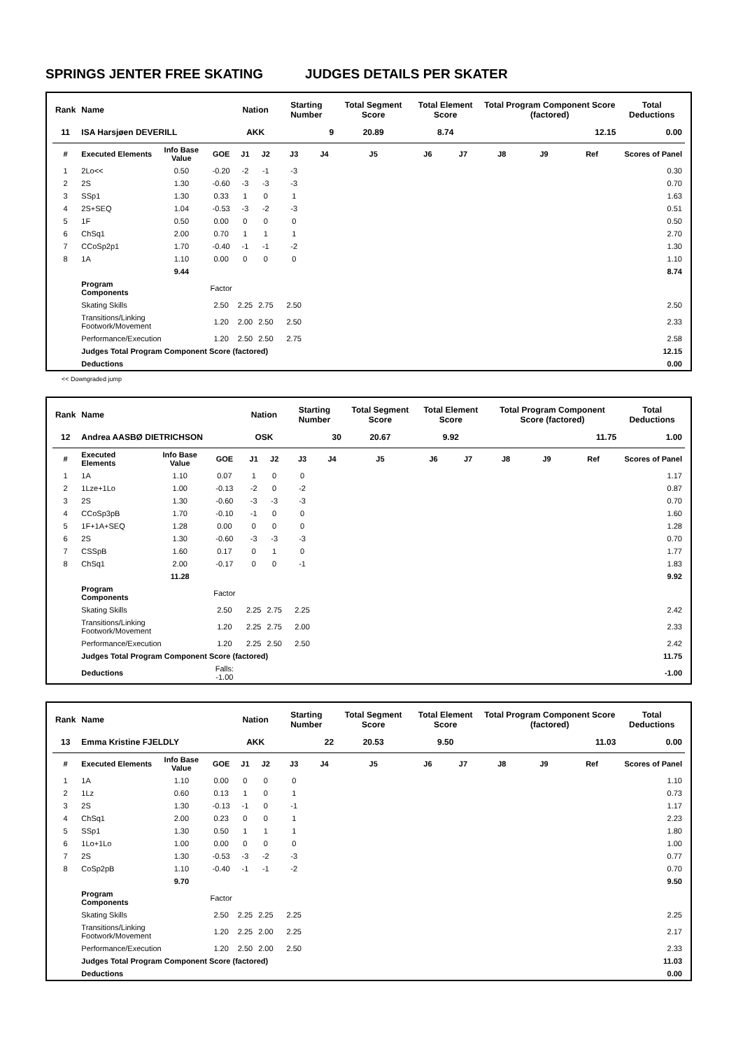SPRINGS JENTER FREE SKATING JUDGES DETAILS PER SKATER
| Rank | Name | | | Nation | | Starting Number | | Total Segment Score | Total Element Score | | Total Program Component Score (factored) | | | Total Deductions |
| --- | --- | --- | --- | --- | --- | --- | --- | --- | --- | --- | --- | --- | --- | --- |
| 11 | ISA Harsjøen DEVERILL | | | AKK | | 9 | | 20.89 | 8.74 | | 12.15 | | | 0.00 |
| # | Executed Elements | Info Base Value | GOE | J1 | J2 | J3 | J4 | J5 | J6 | J7 | J8 | J9 | Ref | Scores of Panel |
| 1 | 2Lo<< | 0.50 | -0.20 | -2 | -1 | -3 | | | | | | | | 0.30 |
| 2 | 2S | 1.30 | -0.60 | -3 | -3 | -3 | | | | | | | | 0.70 |
| 3 | SSp1 | 1.30 | 0.33 | 1 | 0 | 1 | | | | | | | | 1.63 |
| 4 | 2S+SEQ | 1.04 | -0.53 | -3 | -2 | -3 | | | | | | | | 0.51 |
| 5 | 1F | 0.50 | 0.00 | 0 | 0 | 0 | | | | | | | | 0.50 |
| 6 | ChSq1 | 2.00 | 0.70 | 1 | 1 | 1 | | | | | | | | 2.70 |
| 7 | CCoSp2p1 | 1.70 | -0.40 | -1 | -1 | -2 | | | | | | | | 1.30 |
| 8 | 1A | 1.10 | 0.00 | 0 | 0 | 0 | | | | | | | | 1.10 |
| | | 9.44 | | | | | | | | | | | | 8.74 |
| | Program Components | | Factor | | | | | | | | | | | |
| | Skating Skills | | 2.50 | 2.25 | 2.75 | 2.50 | | | | | | | | 2.50 |
| | Transitions/Linking Footwork/Movement | | 1.20 | 2.00 | 2.50 | 2.50 | | | | | | | | 2.33 |
| | Performance/Execution | | 1.20 | 2.50 | 2.50 | 2.75 | | | | | | | | 2.58 |
| | Judges Total Program Component Score (factored) | | | | | | | | | | | | | 12.15 |
| | Deductions | | | | | | | | | | | | | 0.00 |
<< Downgraded jump
| Rank | Name | | | Nation | | Starting Number | | Total Segment Score | Total Element Score | | Total Program Component Score (factored) | | | Total Deductions |
| --- | --- | --- | --- | --- | --- | --- | --- | --- | --- | --- | --- | --- | --- | --- |
| 12 | Andrea AASBØ DIETRICHSON | | | OSK | | 30 | | 20.67 | 9.92 | | 11.75 | | | 1.00 |
| # | Executed Elements | Info Base Value | GOE | J1 | J2 | J3 | J4 | J5 | J6 | J7 | J8 | J9 | Ref | Scores of Panel |
| 1 | 1A | 1.10 | 0.07 | 1 | 0 | 0 | | | | | | | | 1.17 |
| 2 | 1Lze+1Lo | 1.00 | -0.13 | -2 | 0 | -2 | | | | | | | | 0.87 |
| 3 | 2S | 1.30 | -0.60 | -3 | -3 | -3 | | | | | | | | 0.70 |
| 4 | CCoSp3pB | 1.70 | -0.10 | -1 | 0 | 0 | | | | | | | | 1.60 |
| 5 | 1F+1A+SEQ | 1.28 | 0.00 | 0 | 0 | 0 | | | | | | | | 1.28 |
| 6 | 2S | 1.30 | -0.60 | -3 | -3 | -3 | | | | | | | | 0.70 |
| 7 | CSSpB | 1.60 | 0.17 | 0 | 1 | 0 | | | | | | | | 1.77 |
| 8 | ChSq1 | 2.00 | -0.17 | 0 | 0 | -1 | | | | | | | | 1.83 |
| | | 11.28 | | | | | | | | | | | | 9.92 |
| | Program Components | | Factor | | | | | | | | | | | |
| | Skating Skills | | 2.50 | 2.25 | 2.75 | 2.25 | | | | | | | | 2.42 |
| | Transitions/Linking Footwork/Movement | | 1.20 | 2.25 | 2.75 | 2.00 | | | | | | | | 2.33 |
| | Performance/Execution | | 1.20 | 2.25 | 2.50 | 2.50 | | | | | | | | 2.42 |
| | Judges Total Program Component Score (factored) | | | | | | | | | | | | | 11.75 |
| | Deductions | | Falls: -1.00 | | | | | | | | | | | -1.00 |
| Rank | Name | | | Nation | | Starting Number | | Total Segment Score | Total Element Score | | Total Program Component Score (factored) | | | Total Deductions |
| --- | --- | --- | --- | --- | --- | --- | --- | --- | --- | --- | --- | --- | --- | --- |
| 13 | Emma Kristine FJELDLY | | | AKK | | 22 | | 20.53 | 9.50 | | 11.03 | | | 0.00 |
| # | Executed Elements | Info Base Value | GOE | J1 | J2 | J3 | J4 | J5 | J6 | J7 | J8 | J9 | Ref | Scores of Panel |
| 1 | 1A | 1.10 | 0.00 | 0 | 0 | 0 | | | | | | | | 1.10 |
| 2 | 1Lz | 0.60 | 0.13 | 1 | 0 | 1 | | | | | | | | 0.73 |
| 3 | 2S | 1.30 | -0.13 | -1 | 0 | -1 | | | | | | | | 1.17 |
| 4 | ChSq1 | 2.00 | 0.23 | 0 | 0 | 1 | | | | | | | | 2.23 |
| 5 | SSp1 | 1.30 | 0.50 | 1 | 1 | 1 | | | | | | | | 1.80 |
| 6 | 1Lo+1Lo | 1.00 | 0.00 | 0 | 0 | 0 | | | | | | | | 1.00 |
| 7 | 2S | 1.30 | -0.53 | -3 | -2 | -3 | | | | | | | | 0.77 |
| 8 | CoSp2pB | 1.10 | -0.40 | -1 | -1 | -2 | | | | | | | | 0.70 |
| | | 9.70 | | | | | | | | | | | | 9.50 |
| | Program Components | | Factor | | | | | | | | | | | |
| | Skating Skills | | 2.50 | 2.25 | 2.25 | 2.25 | | | | | | | | 2.25 |
| | Transitions/Linking Footwork/Movement | | 1.20 | 2.25 | 2.00 | 2.25 | | | | | | | | 2.17 |
| | Performance/Execution | | 1.20 | 2.50 | 2.00 | 2.50 | | | | | | | | 2.33 |
| | Judges Total Program Component Score (factored) | | | | | | | | | | | | | 11.03 |
| | Deductions | | | | | | | | | | | | | 0.00 |